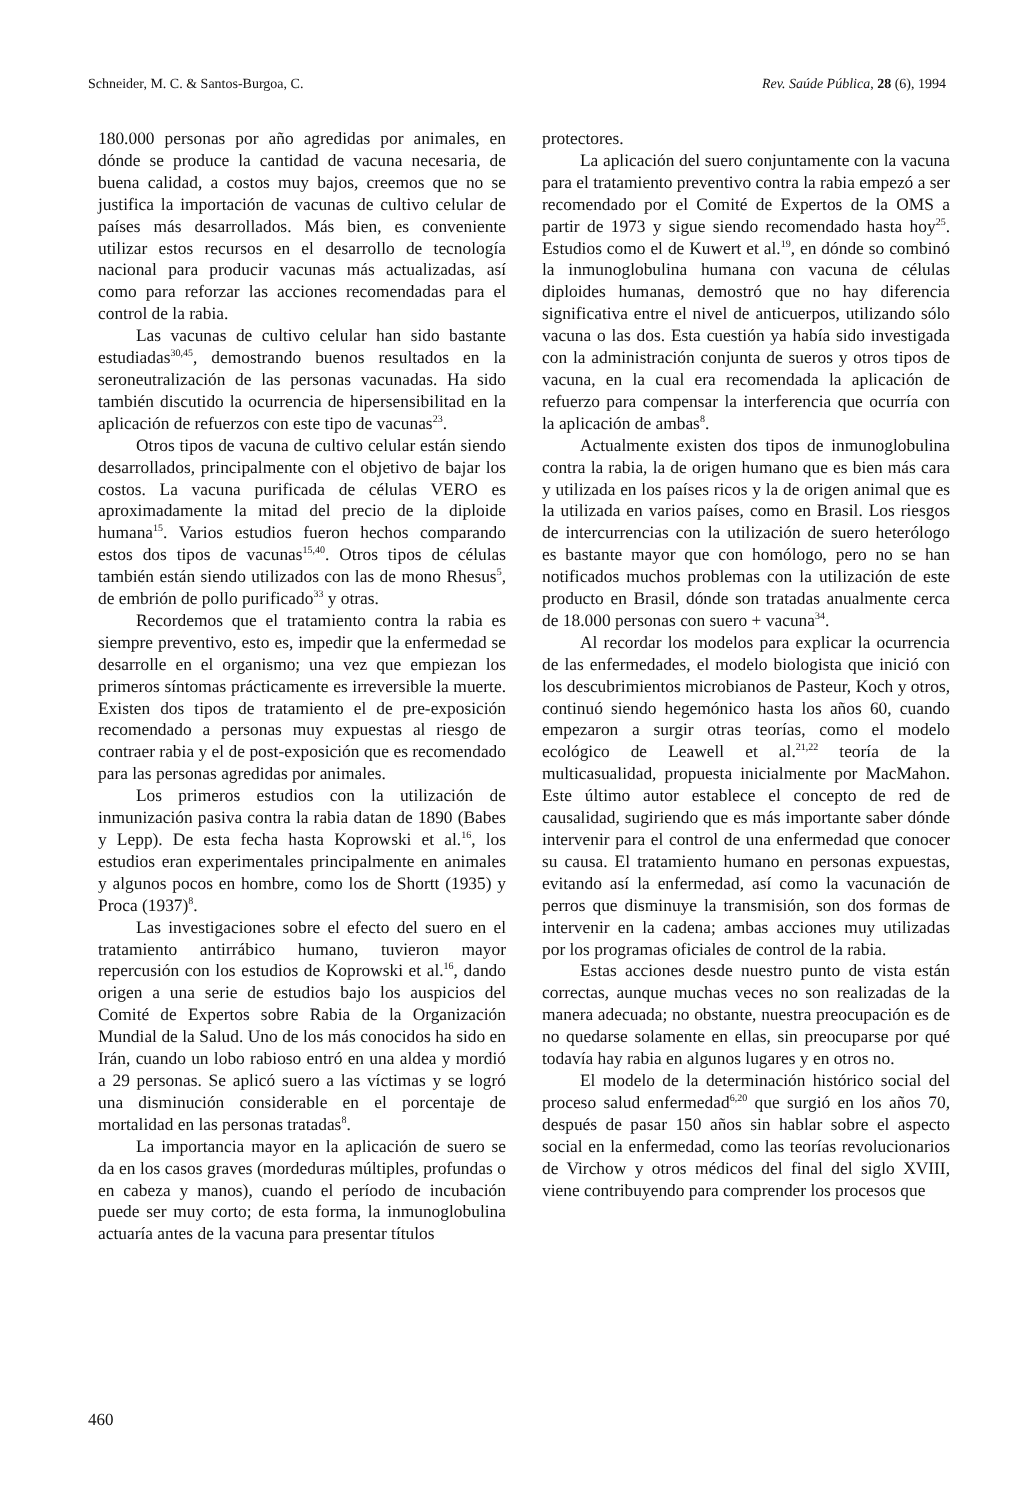Schneider, M. C. & Santos-Burgoa, C. Rev. Saúde Pública, 28 (6), 1994
180.000 personas por año agredidas por animales, en dónde se produce la cantidad de vacuna necesaria, de buena calidad, a costos muy bajos, creemos que no se justifica la importación de vacunas de cultivo celular de países más desarrollados. Más bien, es conveniente utilizar estos recursos en el desarrollo de tecnología nacional para producir vacunas más actualizadas, así como para reforzar las acciones recomendadas para el control de la rabia.
Las vacunas de cultivo celular han sido bastante estudiadas<sup>30,45</sup>, demostrando buenos resultados en la seroneutralización de las personas vacunadas. Ha sido también discutido la ocurrencia de hipersensibilitad en la aplicación de refuerzos con este tipo de vacunas<sup>23</sup>.
Otros tipos de vacuna de cultivo celular están siendo desarrollados, principalmente con el objetivo de bajar los costos. La vacuna purificada de células VERO es aproximadamente la mitad del precio de la diploide humana<sup>15</sup>. Varios estudios fueron hechos comparando estos dos tipos de vacunas<sup>15,40</sup>. Otros tipos de células también están siendo utilizados con las de mono Rhesus<sup>5</sup>, de embrión de pollo purificado<sup>33</sup> y otras.
Recordemos que el tratamiento contra la rabia es siempre preventivo, esto es, impedir que la enfermedad se desarrolle en el organismo; una vez que empiezan los primeros síntomas prácticamente es irreversible la muerte. Existen dos tipos de tratamiento el de pre-exposición recomendado a personas muy expuestas al riesgo de contraer rabia y el de post-exposición que es recomendado para las personas agredidas por animales.
Los primeros estudios con la utilización de inmunización pasiva contra la rabia datan de 1890 (Babes y Lepp). De esta fecha hasta Koprowski et al.<sup>16</sup>, los estudios eran experimentales principalmente en animales y algunos pocos en hombre, como los de Shortt (1935) y Proca (1937)<sup>8</sup>.
Las investigaciones sobre el efecto del suero en el tratamiento antirrábico humano, tuvieron mayor repercusión con los estudios de Koprowski et al.<sup>16</sup>, dando origen a una serie de estudios bajo los auspicios del Comité de Expertos sobre Rabia de la Organización Mundial de la Salud. Uno de los más conocidos ha sido en Irán, cuando un lobo rabioso entró en una aldea y mordió a 29 personas. Se aplicó suero a las víctimas y se logró una disminución considerable en el porcentaje de mortalidad en las personas tratadas<sup>8</sup>.
La importancia mayor en la aplicación de suero se da en los casos graves (mordeduras múltiples, profundas o en cabeza y manos), cuando el período de incubación puede ser muy corto; de esta forma, la inmunoglobulina actuaría antes de la vacuna para presentar títulos
protectores.
La aplicación del suero conjuntamente con la vacuna para el tratamiento preventivo contra la rabia empezó a ser recomendado por el Comité de Expertos de la OMS a partir de 1973 y sigue siendo recomendado hasta hoy<sup>25</sup>. Estudios como el de Kuwert et al.<sup>19</sup>, en dónde so combinó la inmunoglobulina humana con vacuna de células diploides humanas, demostró que no hay diferencia significativa entre el nivel de anticuerpos, utilizando sólo vacuna o las dos. Esta cuestión ya había sido investigada con la administración conjunta de sueros y otros tipos de vacuna, en la cual era recomendada la aplicación de refuerzo para compensar la interferencia que ocurría con la aplicación de ambas<sup>8</sup>.
Actualmente existen dos tipos de inmunoglobulina contra la rabia, la de origen humano que es bien más cara y utilizada en los países ricos y la de origen animal que es la utilizada en varios países, como en Brasil. Los riesgos de intercurrencias con la utilización de suero heterólogo es bastante mayor que con homólogo, pero no se han notificados muchos problemas con la utilización de este producto en Brasil, dónde son tratadas anualmente cerca de 18.000 personas con suero + vacuna<sup>34</sup>.
Al recordar los modelos para explicar la ocurrencia de las enfermedades, el modelo biologista que inició con los descubrimientos microbianos de Pasteur, Koch y otros, continuó siendo hegemónico hasta los años 60, cuando empezaron a surgir otras teorías, como el modelo ecológico de Leawell et al.<sup>21,22</sup> teoría de la multicasualidad, propuesta inicialmente por MacMahon. Este último autor establece el concepto de red de causalidad, sugiriendo que es más importante saber dónde intervenir para el control de una enfermedad que conocer su causa. El tratamiento humano en personas expuestas, evitando así la enfermedad, así como la vacunación de perros que disminuye la transmisión, son dos formas de intervenir en la cadena; ambas acciones muy utilizadas por los programas oficiales de control de la rabia.
Estas acciones desde nuestro punto de vista están correctas, aunque muchas veces no son realizadas de la manera adecuada; no obstante, nuestra preocupación es de no quedarse solamente en ellas, sin preocuparse por qué todavía hay rabia en algunos lugares y en otros no.
El modelo de la determinación histórico social del proceso salud enfermedad<sup>6,20</sup> que surgió en los años 70, después de pasar 150 años sin hablar sobre el aspecto social en la enfermedad, como las teorías revolucionarios de Virchow y otros médicos del final del siglo XVIII, viene contribuyendo para comprender los procesos que
460